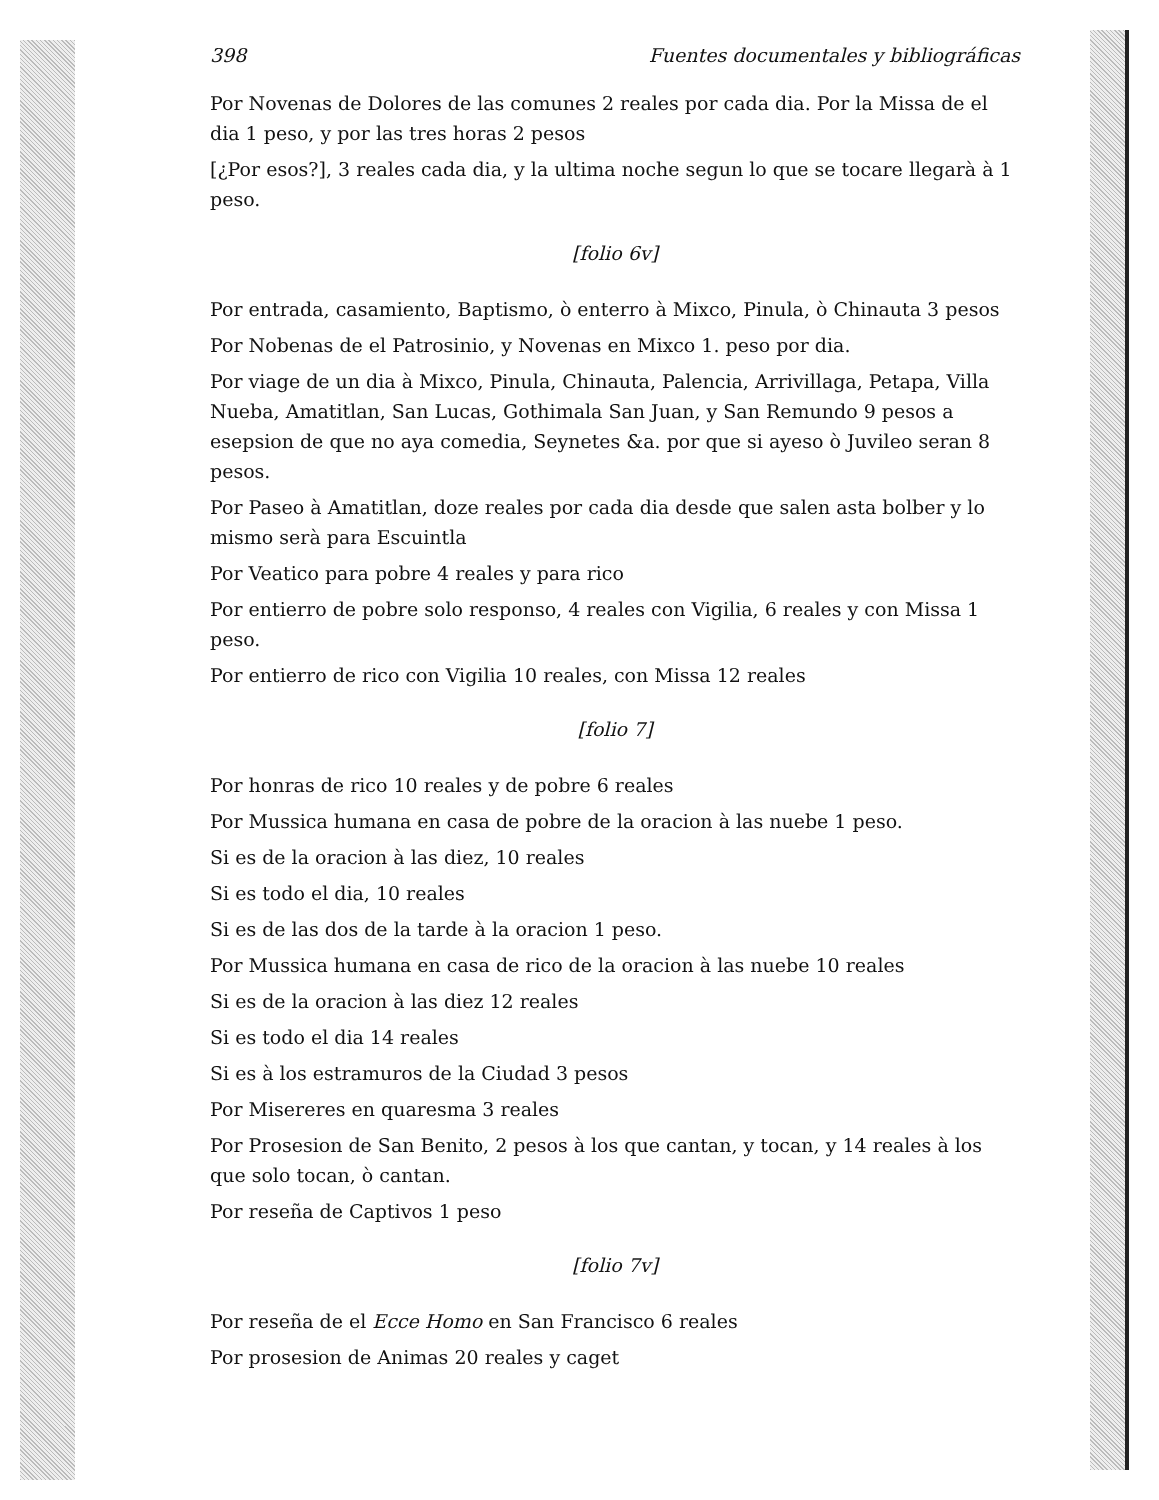398 Fuentes documentales y bibliográficas
Por Novenas de Dolores de las comunes 2 reales por cada dia. Por la Missa de el dia 1 peso, y por las tres horas 2 pesos
[¿Por esos?], 3 reales cada dia, y la ultima noche segun lo que se tocare llegarà à 1 peso.
[folio 6v]
Por entrada, casamiento, Baptismo, ò enterro à Mixco, Pinula, ò Chinauta 3 pesos
Por Nobenas de el Patrosinio, y Novenas en Mixco 1. peso por dia.
Por viage de un dia à Mixco, Pinula, Chinauta, Palencia, Arrivillaga, Petapa, Villa Nueba, Amatitlan, San Lucas, Gothimala San Juan, y San Remundo 9 pesos a esepsion de que no aya comedia, Seynetes &a. por que si ayeso ò Juvileo seran 8 pesos.
Por Paseo à Amatitlan, doze reales por cada dia desde que salen asta bolber y lo mismo serà para Escuintla
Por Veatico para pobre 4 reales y para rico
Por entierro de pobre solo responso, 4 reales con Vigilia, 6 reales y con Missa 1 peso.
Por entierro de rico con Vigilia 10 reales, con Missa 12 reales
[folio 7]
Por honras de rico 10 reales y de pobre 6 reales
Por Mussica humana en casa de pobre de la oracion à las nuebe 1 peso.
Si es de la oracion à las diez, 10 reales
Si es todo el dia, 10 reales
Si es de las dos de la tarde à la oracion 1 peso.
Por Mussica humana en casa de rico de la oracion à las nuebe 10 reales
Si es de la oracion à las diez 12 reales
Si es todo el dia 14 reales
Si es à los estramuros de la Ciudad 3 pesos
Por Misereres en quaresma 3 reales
Por Prosesion de San Benito, 2 pesos à los que cantan, y tocan, y 14 reales à los que solo tocan, ò cantan.
Por reseña de Captivos 1 peso
[folio 7v]
Por reseña de el Ecce Homo en San Francisco 6 reales
Por prosesion de Animas 20 reales y caget